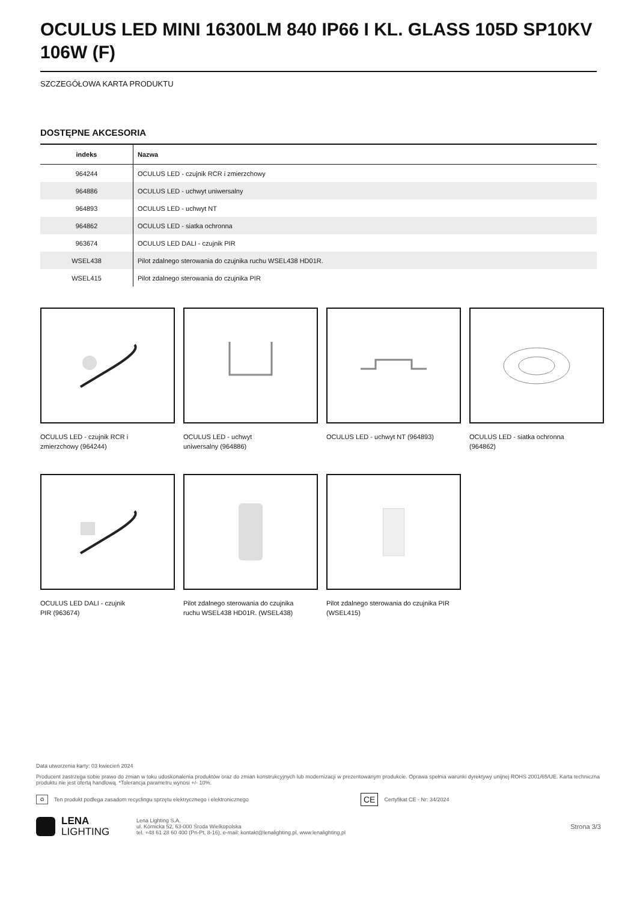OCULUS LED MINI 16300LM 840 IP66 I KL. GLASS 105D SP10KV 106W (F)
SZCZEGÓŁOWA KARTA PRODUKTU
DOSTĘPNE AKCESORIA
| indeks | Nazwa |
| --- | --- |
| 964244 | OCULUS LED - czujnik RCR i zmierzchowy |
| 964886 | OCULUS LED - uchwyt uniwersalny |
| 964893 | OCULUS LED - uchwyt NT |
| 964862 | OCULUS LED - siatka ochronna |
| 963674 | OCULUS LED DALI - czujnik PIR |
| WSEL438 | Pilot zdalnego sterowania do czujnika ruchu WSEL438 HD01R. |
| WSEL415 | Pilot zdalnego sterowania do czujnika PIR |
OCULUS LED - czujnik RCR i zmierzchowy (964244)
OCULUS LED - uchwyt uniwersalny (964886)
OCULUS LED - uchwyt NT (964893)
OCULUS LED - siatka ochronna (964862)
OCULUS LED DALI - czujnik PIR (963674)
Pilot zdalnego sterowania do czujnika ruchu WSEL438 HD01R. (WSEL438)
Pilot zdalnego sterowania do czujnika PIR (WSEL415)
Data utworzenia karty: 03 kwiecień 2024
Producent zastrzega sobie prawo do zmian w toku udoskonalenia produktów oraz do zmian konstrukcyjnych lub modernizacji w prezentowanym produkcie. Oprawa spełnia warunki dyrektywy unijnej ROHS 2001/65/UE. Karta techniczna produktu nie jest ofertą handlową. *Tolerancja parametru wynosi +/- 10%.
♻ Ten produkt podlega zasadom recyclingu sprzętu elektrycznego i elektronicznego CE Certyfikat CE - Nr: 34/2024
LENA
LIGHTING Lena Lighting S.A.
ul. Kórnicka 52, 63-000 Środa Wielkopolska
tel. +48 61 28 60 400 (Pn-Pt, 8-16), e-mail: kontakt@lenalighting.pl, www.lenalighting.pl Strona 3/3